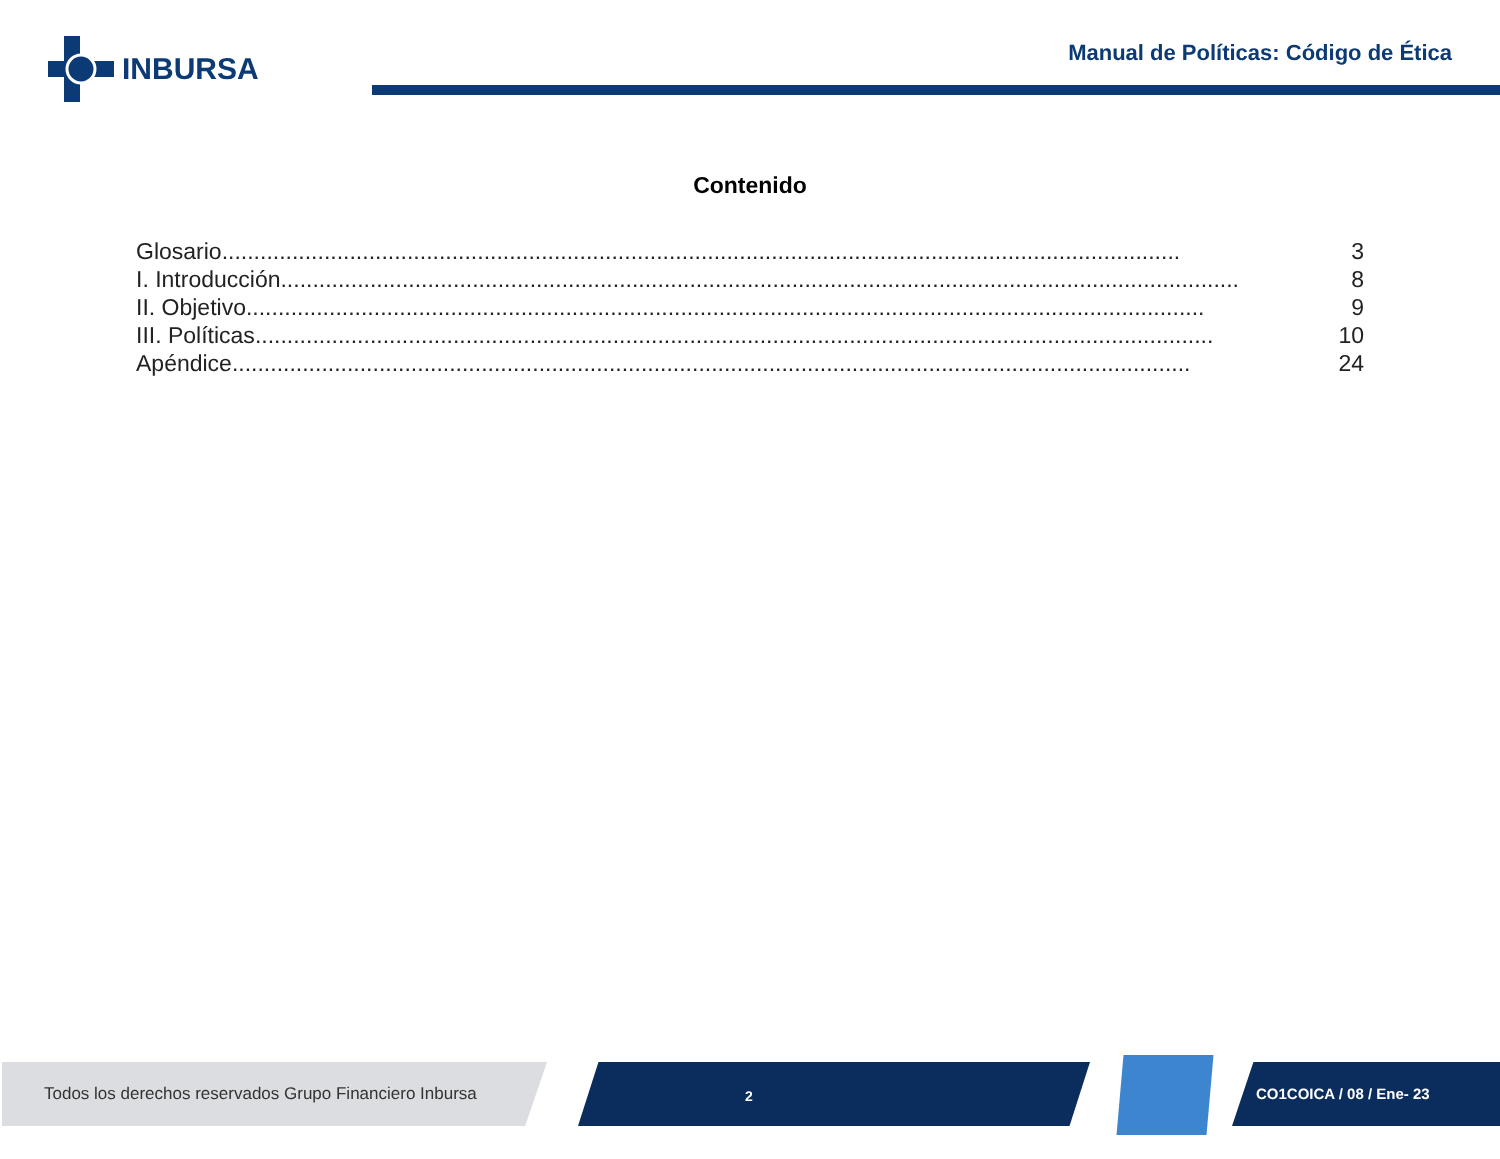INBURSA
Manual de Políticas: Código de Ética
Contenido
Glosario...................................................................................................................................................... 3
I. Introducción...................................................................................................................................................... 8
II. Objetivo...................................................................................................................................................... 9
III. Políticas...................................................................................................................................................... 10
Apéndice...................................................................................................................................................... 24
Todos los derechos reservados Grupo Financiero Inbursa
2 CO1COICA / 08 / Ene- 23